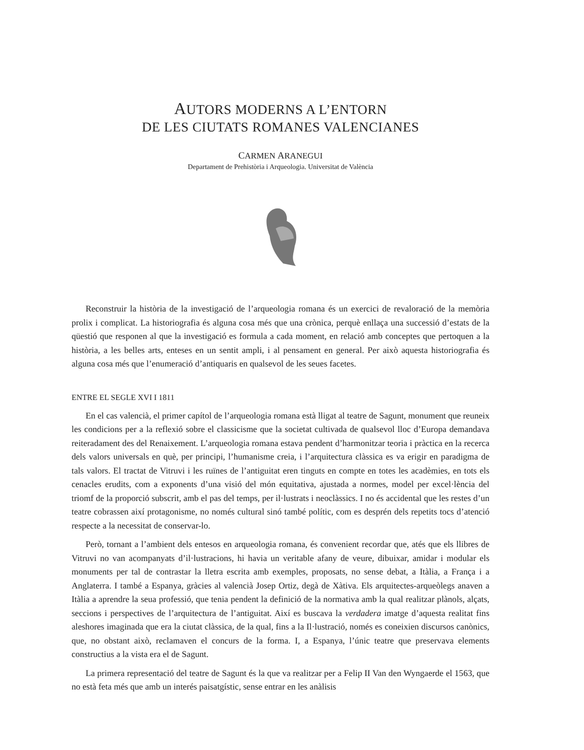AUTORS MODERNS A L’ENTORN
DE LES CIUTATS ROMANES VALENCIANES
CARMEN ARANEGUI
Departament de Prehistòria i Arqueologia. Universitat de València
Reconstruir la història de la investigació de l’arqueologia romana és un exercici de revaloració de la memòria prolix i complicat. La historiografia és alguna cosa més que una crònica, perquè enllaça una successió d’estats de la qüestió que responen al que la investigació es formula a cada moment, en relació amb conceptes que pertoquen a la història, a les belles arts, enteses en un sentit ampli, i al pensament en general. Per això aquesta historiografia és alguna cosa més que l’enumeració d’antiquaris en qualsevol de les seues facetes.
ENTRE EL SEGLE XVI I 1811
En el cas valencià, el primer capítol de l’arqueologia romana està lligat al teatre de Sagunt, monument que reuneix les condicions per a la reflexió sobre el classicisme que la societat cultivada de qualsevol lloc d’Europa demandava reiteradament des del Renaixement. L’arqueologia romana estava pendent d’harmonitzar teoria i pràctica en la recerca dels valors universals en què, per principi, l’humanisme creia, i l’arquitectura clàssica es va erigir en paradigma de tals valors. El tractat de Vitruvi i les ruïnes de l’antiguitat eren tinguts en compte en totes les acadèmies, en tots els cenacles erudits, com a exponents d’una visió del món equitativa, ajustada a normes, model per excel·lència del triomf de la proporció subscrit, amb el pas del temps, per il·lustrats i neoclàssics. I no és accidental que les restes d’un teatre cobrassen així protagonisme, no només cultural sinó també polític, com es desprén dels repetits tocs d’atenció respecte a la necessitat de conservar-lo.
Però, tornant a l’ambient dels entesos en arqueologia romana, és convenient recordar que, atés que els llibres de Vitruvi no van acompanyats d’il·lustracions, hi havia un veritable afany de veure, dibuixar, amidar i modular els monuments per tal de contrastar la lletra escrita amb exemples, proposats, no sense debat, a Itàlia, a França i a Anglaterra. I també a Espanya, gràcies al valencià Josep Ortiz, degà de Xàtiva. Els arquitectes-arqueòlegs anaven a Itàlia a aprendre la seua professió, que tenia pendent la definició de la normativa amb la qual realitzar plànols, alçats, seccions i perspectives de l’arquitectura de l’antiguitat. Així es buscava la verdadera imatge d’aquesta realitat fins aleshores imaginada que era la ciutat clàssica, de la qual, fins a la Il·lustració, només es coneixien discursos canònics, que, no obstant això, reclamaven el concurs de la forma. I, a Espanya, l’únic teatre que preservava elements constructius a la vista era el de Sagunt.
La primera representació del teatre de Sagunt és la que va realitzar per a Felip II Van den Wyngaerde el 1563, que no està feta més que amb un interés paisatgístic, sense entrar en les anàlisis